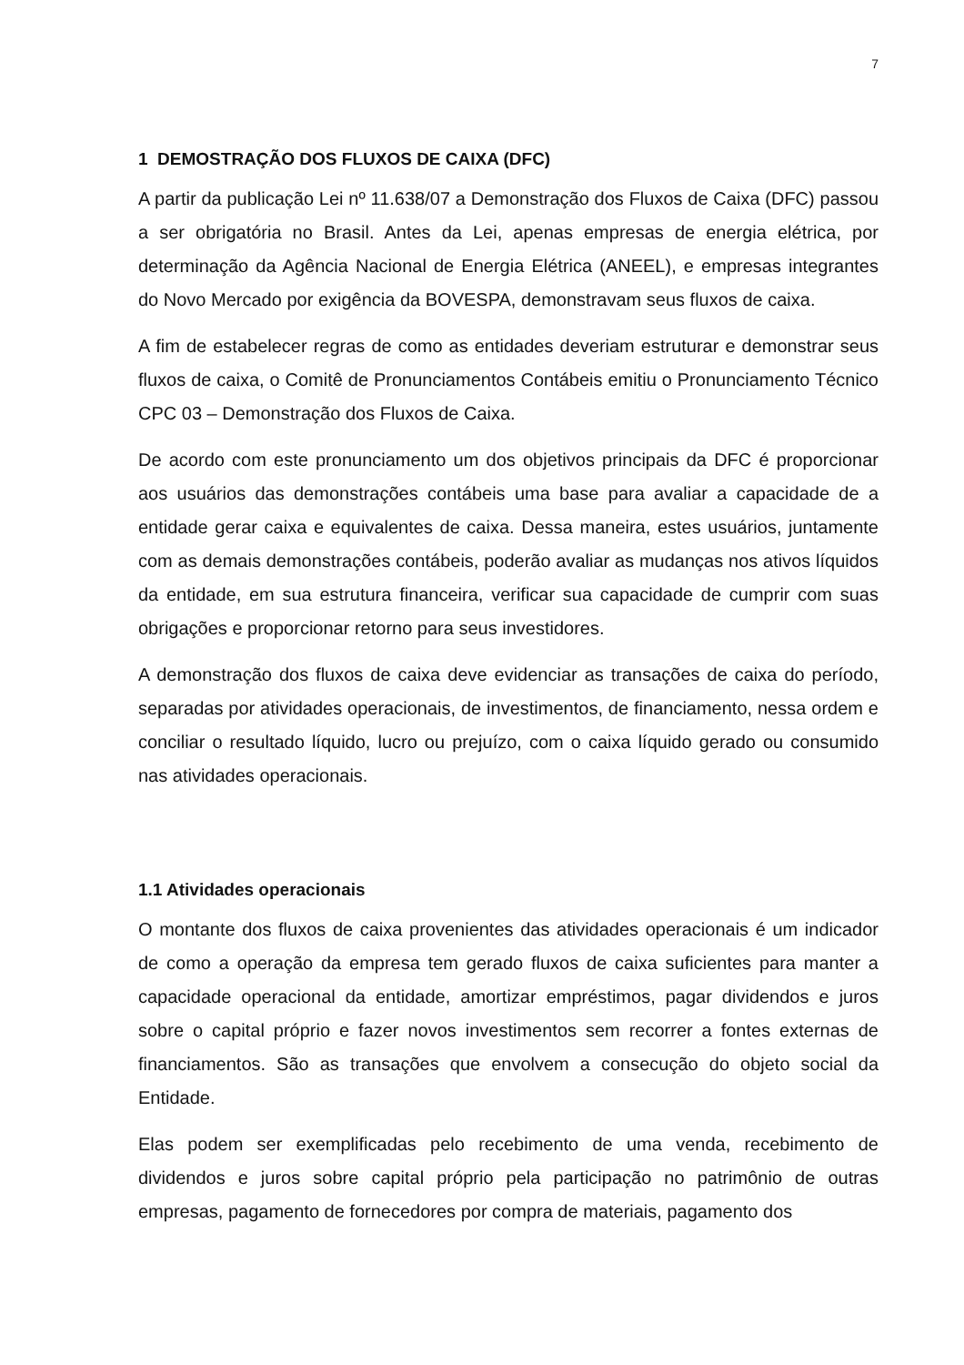7
1 DEMOSTRAÇÃO DOS FLUXOS DE CAIXA (DFC)
A partir da publicação Lei nº 11.638/07 a Demonstração dos Fluxos de Caixa (DFC) passou a ser obrigatória no Brasil. Antes da Lei, apenas empresas de energia elétrica, por determinação da Agência Nacional de Energia Elétrica (ANEEL), e empresas integrantes do Novo Mercado por exigência da BOVESPA, demonstravam seus fluxos de caixa.
A fim de estabelecer regras de como as entidades deveriam estruturar e demonstrar seus fluxos de caixa, o Comitê de Pronunciamentos Contábeis emitiu o Pronunciamento Técnico CPC 03 – Demonstração dos Fluxos de Caixa.
De acordo com este pronunciamento um dos objetivos principais da DFC é proporcionar aos usuários das demonstrações contábeis uma base para avaliar a capacidade de a entidade gerar caixa e equivalentes de caixa. Dessa maneira, estes usuários, juntamente com as demais demonstrações contábeis, poderão avaliar as mudanças nos ativos líquidos da entidade, em sua estrutura financeira, verificar sua capacidade de cumprir com suas obrigações e proporcionar retorno para seus investidores.
A demonstração dos fluxos de caixa deve evidenciar as transações de caixa do período, separadas por atividades operacionais, de investimentos, de financiamento, nessa ordem e conciliar o resultado líquido, lucro ou prejuízo, com o caixa líquido gerado ou consumido nas atividades operacionais.
1.1 Atividades operacionais
O montante dos fluxos de caixa provenientes das atividades operacionais é um indicador de como a operação da empresa tem gerado fluxos de caixa suficientes para manter a capacidade operacional da entidade, amortizar empréstimos, pagar dividendos e juros sobre o capital próprio e fazer novos investimentos sem recorrer a fontes externas de financiamentos. São as transações que envolvem a consecução do objeto social da Entidade.
Elas podem ser exemplificadas pelo recebimento de uma venda, recebimento de dividendos e juros sobre capital próprio pela participação no patrimônio de outras empresas, pagamento de fornecedores por compra de materiais, pagamento dos